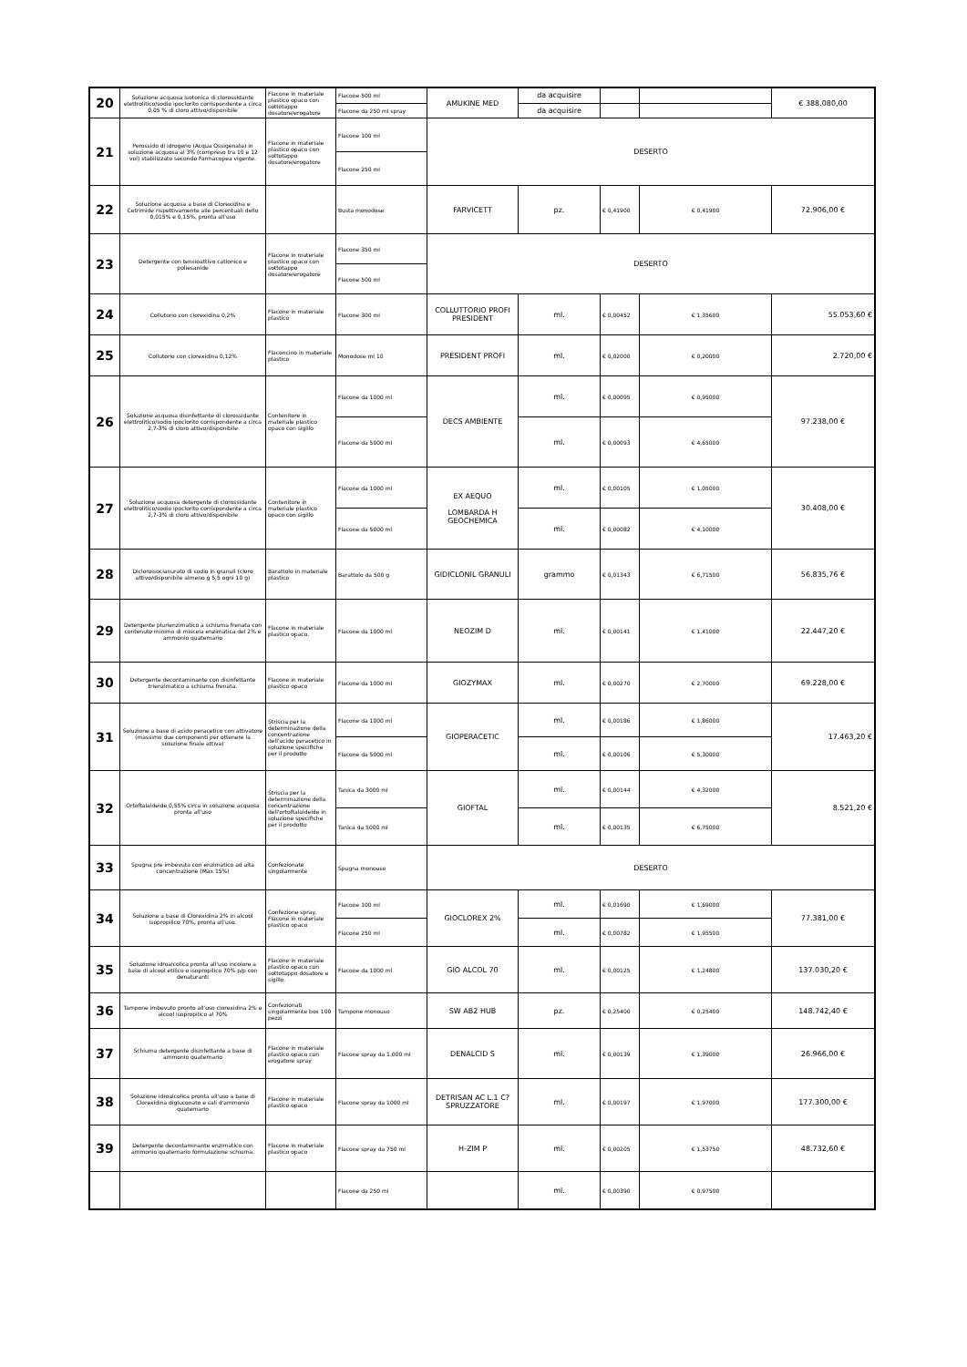| 20 | Soluzione acquosa isotonica di clorossidante elettrolitico/sodio ipoclorito corrispondente a circa 0,05 % di cloro attivo/disponibile | Flacone in materiale plastico opaco con sottotappo dosatore/erogatore | Flacone 500 ml | AMUKINE MED | da acquisire | | | € 388.080,00 |
| | | | Flacone da 250 ml spray | | da acquisire | | | |
| 21 | Perossido di idrogeno (Acqua Ossigenata) in soluzione acquosa al 3% (compreso tra 10 e 12 vol) stabilizzato secondo Farmacopea vigente. | Flacone in materiale plastico opaco con sottotappo dosatore/erogatore | Flacone 100 ml | DESERTO | | | | |
| | | | Flacone 250 ml | | | | | |
| 22 | Soluzione acquosa a base di Clorexidina e Cetrimide rispettivamente alle percentuali dello 0,015% e 0,15%, pronta all'uso | | Busta monodose | FARVICETT | pz. | € 0,41900 | € 0,41900 | 72.906,00 € |
| 23 | Detergente con tensioattivo cationico e poliesanide | Flacone in materiale plastico opaco con sottotappo dosatore/erogatore | Flacone 350 ml | DESERTO | | | | |
| | | | Flacone 500 ml | | | | | |
| 24 | Collutorio con clorexidina 0,2% | Flacone in materiale plastico | Flacone 300 ml | COLLUTTORIO PROFI PRESIDENT | ml. | € 0,00452 | € 1,35600 | 55.053,60 € |
| 25 | Collutorio con clorexidina 0,12% | Flaconcino in materiale plastico | Monodose ml 10 | PRESIDENT PROFI | ml. | € 0,02000 | € 0,20000 | 2.720,00 € |
| 26 | Soluzione acquosa disinfettante di clorossidante elettrolitico/sodio ipoclorito corrispondente a circa 2,7-3% di cloro attivo/disponibile | Contenitore in materiale plastico opaco con sigillo | Flacone da 1000 ml | DECS AMBIENTE | ml. | € 0,00095 | € 0,95000 | 97.238,00 € |
| | | | Flacone da 5000 ml | | ml. | € 0,00093 | € 4,65000 | |
| 27 | Soluzione acquosa detergente di clorossidante elettrolitico/sodio ipoclorito corrispondente a circa 2,7-3% di cloro attivo/disponibile | Contenitore in materiale plastico opaco con sigillo | Flacone da 1000 ml | EX AEQUO LOMBARDA H GEOCHEMICA | ml. | € 0,00105 | € 1,05000 | 30.408,00 € |
| | | | Flacone da 5000 ml | | ml. | € 0,00082 | € 4,10000 | |
| 28 | Dicloroisocianurato di sodio in granuli (cloro attivo/disponibile almeno g 5,5 ogni 10 g) | Barattolo in materiale plastico | Barattolo da 500 g | GIDICLONIL GRANULI | grammo | € 0,01343 | € 6,71500 | 56.835,76 € |
| 29 | Detergente plurienzimatico a schiuma frenata con contenuto minimo di miscela enzimatica del 2% e ammonio quaternario | Flacone in materiale plastico opaco. | Flacone da 1000 ml | NEOZIM D | ml. | € 0,00141 | € 1,41000 | 22.447,20 € |
| 30 | Detergente decontaminante con disinfettante trienzimatico a schiuma frenata. | Flacone in materiale plastico opaco | Flacone da 1000 ml | GIOZYMAX | ml. | € 0,00270 | € 2,70000 | 69.228,00 € |
| 31 | Soluzione a base di acido peracetico con attivatore (massimo due componenti per ottenere la soluzione finale attiva) | Striscia per la determinazione della concentrazione dell'acido peracetico in soluzione specifiche per il prodotto | Flacone da 1000 ml | GIOPERACETIC | ml. | € 0,00186 | € 1,86000 | 17.463,20 € |
| | | | Flacone da 5000 ml | | ml. | € 0,00106 | € 5,30000 | |
| 32 | Ortoftalaldeide 0,55% circa in soluzione acquosa pronta all'uso | Striscia per la determinazione della concentrazione dell'ortoftalaldeide in soluzione specifiche per il prodotto | Tanica da 3000 ml | GIOFTAL | ml. | € 0,00144 | € 4,32000 | 8.521,20 € |
| | | | Tanica da 5000 ml | | ml. | € 0,00135 | € 6,75000 | |
| 33 | Spugna pre imbevuta con enzimatico ad alta concentrazione (Max 15%) | Confezionate singolarmente | Spugna monouso | DESERTO | | | | |
| 34 | Soluzione a base di Clorexidina 2% in alcool isopropilico 70%, pronta all'uso. | Confezione spray. Flacone in materiale plastico opaco | Flacone 100 ml | GIOCLOREX 2% | ml. | € 0,01690 | € 1,69000 | 77.381,00 € |
| | | | Flacone 250 ml | | ml. | € 0,00782 | € 1,95500 | |
| 35 | Soluzione idroalcolica pronta all'uso incolore a base di alcool etilico o isopropilico 70% p/p con denaturanti | Flacone in materiale plastico opaco con sottotappo dosatore e sigillo. | Flacone da 1000 ml | GIO ALCOL 70 | ml. | € 0,00125 | € 1,24800 | 137.030,20 € |
| 36 | Tampone imbevuto pronto all'uso clorexidina 2% e alcool isopropilico al 70% | Confezionati singolarmente box 100 pezzi | Tampone monouso | SW AB2 HUB | pz. | € 0,25400 | € 0,25400 | 148.742,40 € |
| 37 | Schiuma detergente disinfettante a base di ammonio quaternario | Flacone in materiale plastico opaco con erogatore spray | Flacone spray da 1.000 ml | DENALCID S | ml. | € 0,00139 | € 1,39000 | 26.966,00 € |
| 38 | Soluzione idroalcolica pronta all'uso a base di Clorexidina digluconato e sali d'ammonio quaternario | Flacone in materiale plastico opaco | Flacone spray da 1000 ml | DETRISAN AC L.1 C?SPRUZZATORE | ml. | € 0,00197 | € 1,97000 | 177.300,00 € |
| 39 | Detergente decontaminante enzimatico con ammonio quaternario formulazione schiuma. | Flacone in materiale plastico opaco | Flacone spray da 750 ml | H-ZIM P | ml. | € 0,00205 | € 1,53750 | 48.732,60 € |
| | | | Flacone da 250 ml | | ml. | € 0,00390 | € 0,97500 | |